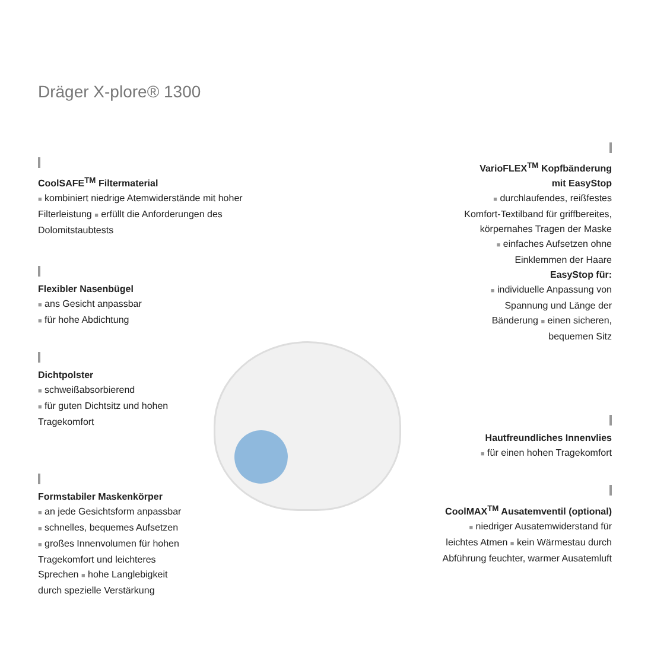Dräger X-plore® 1300
CoolSAFE<sup>TM</sup> Filtermaterial
■ kombiniert niedrige Atemwiderstände mit hoher Filterleistung ■ erfüllt die Anforderungen des Dolomitstaubtests
Flexibler Nasenbügel
■ ans Gesicht anpassbar
■ für hohe Abdichtung
Dichtpolster
■ schweißabsorbierend
■ für guten Dichtsitz und hohen
Tragekomfort
Formstabiler Maskenkörper
■ an jede Gesichtsform anpassbar
■ schnelles, bequemes Aufsetzen
■ großes Innenvolumen für hohen
Tragekomfort und leichteres
Sprechen ■ hohe Langlebigkeit
durch spezielle Verstärkung
VarioFLEX<sup>TM</sup> Kopfbänderung
mit EasyStop
■ durchlaufendes, reißfestes
Komfort-Textilband für griffbereites,
körpernahes Tragen der Maske
■ einfaches Aufsetzen ohne
Einklemmen der Haare
EasyStop für:
■ individuelle Anpassung von
Spannung und Länge der
Bänderung ■ einen sicheren,
bequemen Sitz
Hautfreundliches Innenvlies
■ für einen hohen Tragekomfort
CoolMAX<sup>TM</sup> Ausatemventil (optional)
■ niedriger Ausatemwiderstand für
leichtes Atmen ■ kein Wärmestau durch
Abführung feuchter, warmer Ausatemluft